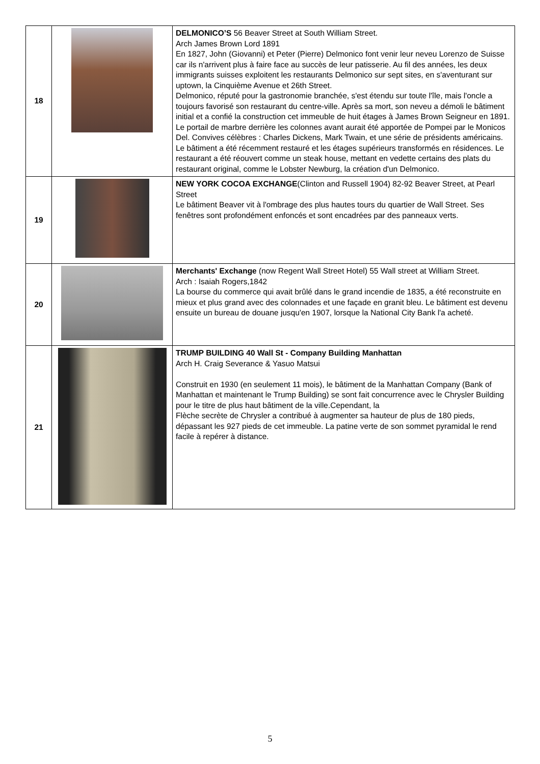| 18 | | DELMONICO’S 56 Beaver Street at South William Street. Arch James Brown Lord 1891 En 1827, John (Giovanni) et Peter (Pierre) Delmonico font venir leur neveu Lorenzo de Suisse car ils n'arrivent plus à faire face au succès de leur patisserie. Au fil des années, les deux immigrants suisses exploitent les restaurants Delmonico sur sept sites, en s'aventurant sur uptown, la Cinquième Avenue et 26th Street. Delmonico, réputé pour la gastronomie branchée, s'est étendu sur toute l'île, mais l'oncle a toujours favorisé son restaurant du centre-ville. Après sa mort, son neveu a démoli le bâtiment initial et a confié la construction cet immeuble de huit étages à James Brown Seigneur en 1891. Le portail de marbre derrière les colonnes avant aurait été apportée de Pompei par le Monicos Del. Convives célèbres : Charles Dickens, Mark Twain, et une série de présidents américains. Le bâtiment a été récemment restauré et les étages supérieurs transformés en résidences. Le restaurant a été réouvert comme un steak house, mettant en vedette certains des plats du restaurant original, comme le Lobster Newburg, la création d'un Delmonico. |
| 19 | | NEW YORK COCOA EXCHANGE (Clinton and Russell 1904) 82-92 Beaver Street, at Pearl Street Le bâtiment Beaver vit à l'ombrage des plus hautes tours du quartier de Wall Street. Ses fenêtres sont profondément enfoncés et sont encadrées par des panneaux verts. |
| 20 | | Merchants' Exchange (now Regent Wall Street Hotel) 55 Wall street at William Street. Arch : Isaiah Rogers,1842 La bourse du commerce qui avait brûlé dans le grand incendie de 1835, a été reconstruite en mieux et plus grand avec des colonnades et une façade en granit bleu. Le bâtiment est devenu ensuite un bureau de douane jusqu'en 1907, lorsque la National City Bank l'a acheté. |
| 21 | | TRUMP BUILDING 40 Wall St - Company Building Manhattan Arch H. Craig Severance & Yasuo Matsui Construit en 1930 (en seulement 11 mois), le bâtiment de la Manhattan Company (Bank of Manhattan et maintenant le Trump Building) se sont fait concurrence avec le Chrysler Building pour le titre de plus haut bâtiment de la ville.Cependant, la Flèche secrète de Chrysler a contribué à augmenter sa hauteur de plus de 180 pieds, dépassant les 927 pieds de cet immeuble. La patine verte de son sommet pyramidal le rend facile à repérer à distance. |
5